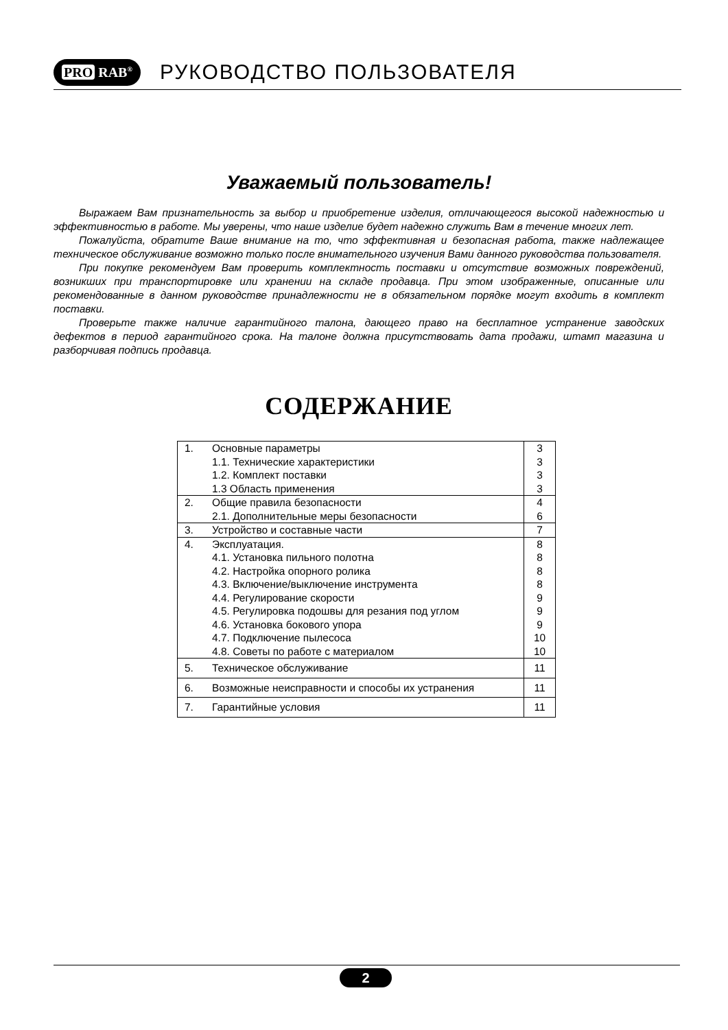PRO RAB<sup>®</sup>
РУКОВОДСТВО ПОЛЬЗОВАТЕЛЯ
Уважаемый пользователь!
Выражаем Вам признательность за выбор и приобретение изделия, отличающегося высокой надежностью и эффективностью в работе. Мы уверены, что наше изделие будет надежно служить Вам в течение многих лет.
Пожалуйста, обратите Ваше внимание на то, что эффективная и безопасная работа, также надлежащее техническое обслуживание возможно только после внимательного изучения Вами данного руководства пользователя.
При покупке рекомендуем Вам проверить комплектность поставки и отсутствие возможных повреждений, возникших при транспортировке или хранении на складе продавца. При этом изображенные, описанные или рекомендованные в данном руководстве принадлежности не в обязательном порядке могут входить в комплект поставки.
Проверьте также наличие гарантийного талона, дающего право на бесплатное устранение заводских дефектов в период гарантийного срока. На талоне должна присутствовать дата продажи, штамп магазина и разборчивая подпись продавца.
СОДЕРЖАНИЕ
| 1. | Основные параметры | 3 |
| | 1.1. Технические характеристики | 3 |
| | 1.2. Комплект поставки | 3 |
| | 1.3 Область применения | 3 |
| 2. | Общие правила безопасности | 4 |
| | 2.1. Дополнительные меры безопасности | 6 |
| 3. | Устройство и составные части | 7 |
| 4. | Эксплуатация. | 8 |
| | 4.1. Установка пильного полотна | 8 |
| | 4.2. Настройка опорного ролика | 8 |
| | 4.3. Включение/выключение инструмента | 8 |
| | 4.4. Регулирование скорости | 9 |
| | 4.5. Регулировка подошвы для резания под углом | 9 |
| | 4.6. Установка бокового упора | 9 |
| | 4.7. Подключение пылесоса | 10 |
| | 4.8. Советы по работе с материалом | 10 |
| 5. | Техническое обслуживание | 11 |
| 6. | Возможные неисправности и способы их устранения | 11 |
| 7. | Гарантийные условия | 11 |
2